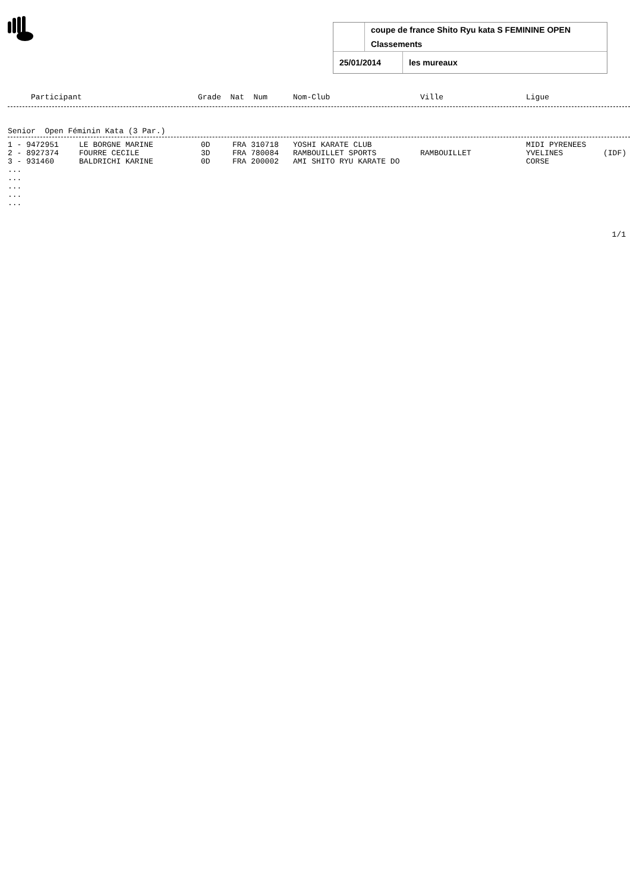| | coupe de france Shito Ryu kata S FEMININE OPEN |
| | Classements |
| / 25/01/2014 / les mureaux / | |
| Participant | Grade Nat Num | Nom-Club | Ville | Ligue |
| --- | --- | --- | --- | --- |
Senior  Open Féminin Kata (3 Par.)
| 1 - 9472951 | LE BORGNE MARINE | 0D | FRA 310718 | YOSHI KARATE CLUB | | MIDI PYRENEES | |
| 2 - 8927374 | FOURRE CECILE | 3D | FRA 780084 | RAMBOUILLET SPORTS | RAMBOUILLET | YVELINES | (IDF) |
| 3 - 931460 | BALDRICHI KARINE | 0D | FRA 200002 | AMI SHITO RYU KARATE DO | | CORSE | |
...
...
...
...
...
1/1